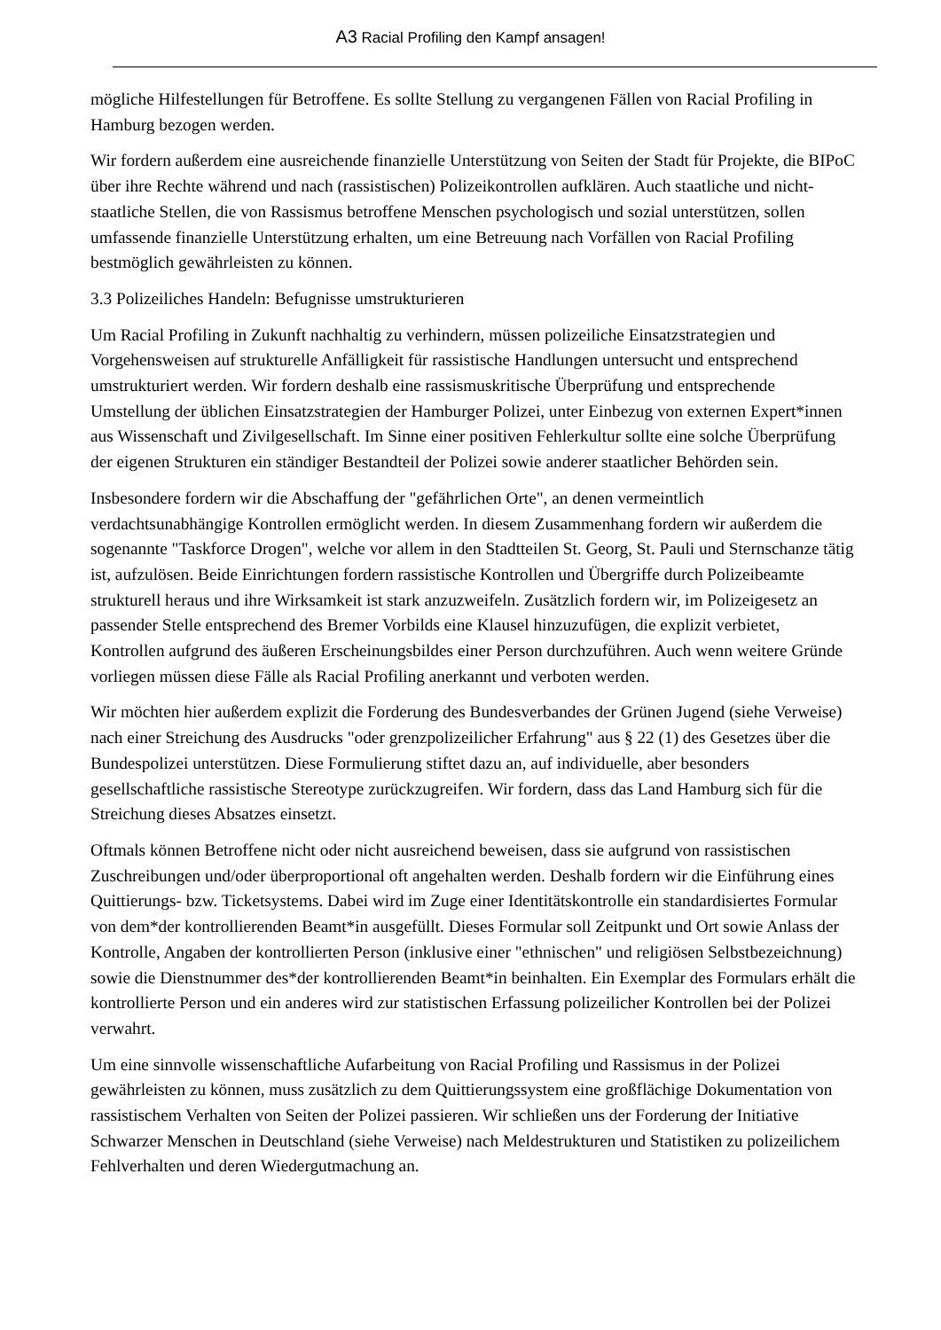A3 Racial Profiling den Kampf ansagen!
mögliche Hilfestellungen für Betroffene. Es sollte Stellung zu vergangenen Fällen von Racial Profiling in Hamburg bezogen werden.
Wir fordern außerdem eine ausreichende finanzielle Unterstützung von Seiten der Stadt für Projekte, die BIPoC über ihre Rechte während und nach (rassistischen) Polizeikontrollen aufklären. Auch staatliche und nicht-staatliche Stellen, die von Rassismus betroffene Menschen psychologisch und sozial unterstützen, sollen umfassende finanzielle Unterstützung erhalten, um eine Betreuung nach Vorfällen von Racial Profiling bestmöglich gewährleisten zu können.
3.3 Polizeiliches Handeln: Befugnisse umstrukturieren
Um Racial Profiling in Zukunft nachhaltig zu verhindern, müssen polizeiliche Einsatzstrategien und Vorgehensweisen auf strukturelle Anfälligkeit für rassistische Handlungen untersucht und entsprechend umstrukturiert werden. Wir fordern deshalb eine rassismuskritische Überprüfung und entsprechende Umstellung der üblichen Einsatzstrategien der Hamburger Polizei, unter Einbezug von externen Expert*innen aus Wissenschaft und Zivilgesellschaft. Im Sinne einer positiven Fehlerkultur sollte eine solche Überprüfung der eigenen Strukturen ein ständiger Bestandteil der Polizei sowie anderer staatlicher Behörden sein.
Insbesondere fordern wir die Abschaffung der "gefährlichen Orte", an denen vermeintlich verdachtsunabhängige Kontrollen ermöglicht werden. In diesem Zusammenhang fordern wir außerdem die sogenannte "Taskforce Drogen", welche vor allem in den Stadtteilen St. Georg, St. Pauli und Sternschanze tätig ist, aufzulösen. Beide Einrichtungen fordern rassistische Kontrollen und Übergriffe durch Polizeibeamte strukturell heraus und ihre Wirksamkeit ist stark anzuzweifeln. Zusätzlich fordern wir, im Polizeigesetz an passender Stelle entsprechend des Bremer Vorbilds eine Klausel hinzuzufügen, die explizit verbietet, Kontrollen aufgrund des äußeren Erscheinungsbildes einer Person durchzuführen. Auch wenn weitere Gründe vorliegen müssen diese Fälle als Racial Profiling anerkannt und verboten werden.
Wir möchten hier außerdem explizit die Forderung des Bundesverbandes der Grünen Jugend (siehe Verweise) nach einer Streichung des Ausdrucks "oder grenzpolizeilicher Erfahrung" aus § 22 (1) des Gesetzes über die Bundespolizei unterstützen. Diese Formulierung stiftet dazu an, auf individuelle, aber besonders gesellschaftliche rassistische Stereotype zurückzugreifen. Wir fordern, dass das Land Hamburg sich für die Streichung dieses Absatzes einsetzt.
Oftmals können Betroffene nicht oder nicht ausreichend beweisen, dass sie aufgrund von rassistischen Zuschreibungen und/oder überproportional oft angehalten werden. Deshalb fordern wir die Einführung eines Quittierungs- bzw. Ticketsystems. Dabei wird im Zuge einer Identitätskontrolle ein standardisiertes Formular von dem*der kontrollierenden Beamt*in ausgefüllt. Dieses Formular soll Zeitpunkt und Ort sowie Anlass der Kontrolle, Angaben der kontrollierten Person (inklusive einer "ethnischen" und religiösen Selbstbezeichnung) sowie die Dienstnummer des*der kontrollierenden Beamt*in beinhalten. Ein Exemplar des Formulars erhält die kontrollierte Person und ein anderes wird zur statistischen Erfassung polizeilicher Kontrollen bei der Polizei verwahrt.
Um eine sinnvolle wissenschaftliche Aufarbeitung von Racial Profiling und Rassismus in der Polizei gewährleisten zu können, muss zusätzlich zu dem Quittierungssystem eine großflächige Dokumentation von rassistischem Verhalten von Seiten der Polizei passieren. Wir schließen uns der Forderung der Initiative Schwarzer Menschen in Deutschland (siehe Verweise) nach Meldestrukturen und Statistiken zu polizeilichem Fehlverhalten und deren Wiedergutmachung an.